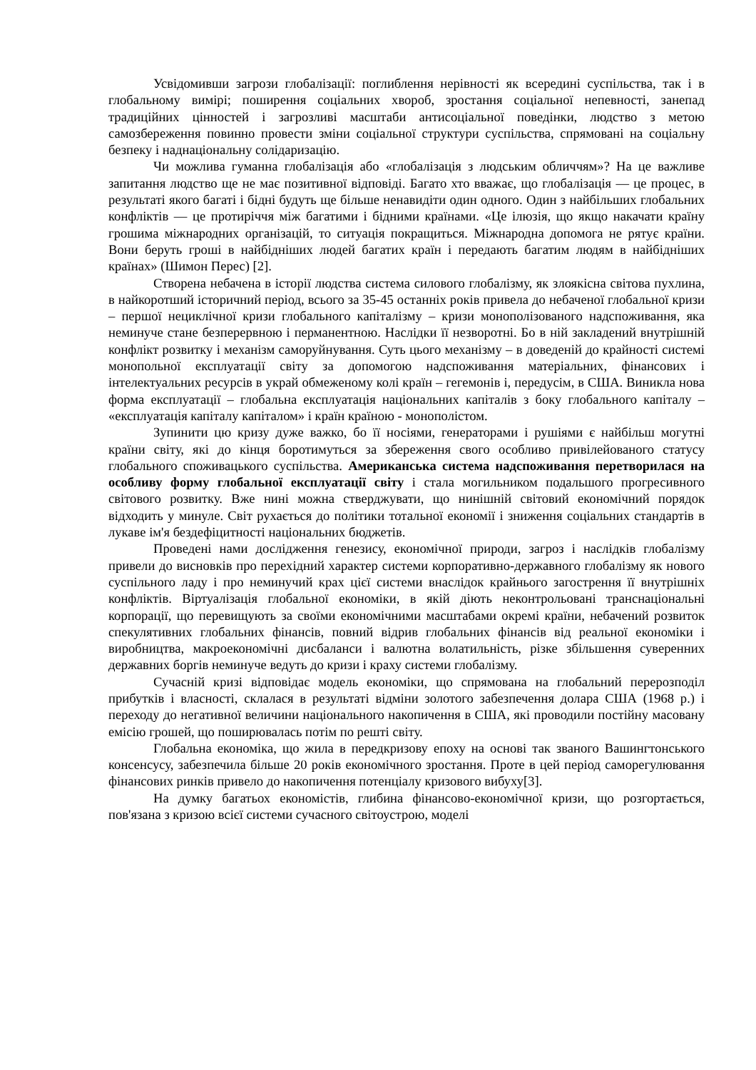Усвідомивши загрози глобалізації: поглиблення нерівності як всередині суспільства, так і в глобальному вимірі; поширення соціальних хвороб, зростання соціальної непевності, занепад традиційних цінностей і загрозливі масштаби антисоціальної поведінки, людство з метою самозбереження повинно провести зміни соціальної структури суспільства, спрямовані на соціальну безпеку і наднаціональну солідаризацію.
Чи можлива гуманна глобалізація або «глобалізація з людським обличчям»? На це важливе запитання людство ще не має позитивної відповіді. Багато хто вважає, що глобалізація — це процес, в результаті якого багаті і бідні будуть ще більше ненавидіти один одного. Один з найбільших глобальних конфліктів — це протиріччя між багатими і бідними країнами. «Це ілюзія, що якщо накачати країну грошима міжнародних організацій, то ситуація покращиться. Міжнародна допомога не рятує країни. Вони беруть гроші в найбідніших людей багатих країн і передають багатим людям в найбідніших країнах» (Шимон Перес) [2].
Створена небачена в історії людства система силового глобалізму, як злоякісна світова пухлина, в найкоротший історичний період, всього за 35-45 останніх років привела до небаченої глобальної кризи – першої нециклічної кризи глобального капіталізму – кризи монополізованого надспоживання, яка неминуче стане безперервною і перманентною. Наслідки її незворотні. Бо в ній закладений внутрішній конфлікт розвитку і механізм саморуйнування. Суть цього механізму – в доведеній до крайності системі монопольної експлуатації світу за допомогою надспоживання матеріальних, фінансових і інтелектуальних ресурсів в украй обмеженому колі країн – гегемонів і, передусім, в США. Виникла нова форма експлуатації – глобальна експлуатація національних капіталів з боку глобального капіталу – «експлуатація капіталу капіталом» і країн країною - монополістом.
Зупинити цю кризу дуже важко, бо її носіями, генераторами і рушіями є найбільш могутні країни світу, які до кінця боротимуться за збереження свого особливо привілейованого статусу глобального споживацького суспільства. Американська система надспоживання перетворилася на особливу форму глобальної експлуатації світу і стала могильником подальшого прогресивного світового розвитку. Вже нині можна стверджувати, що нинішній світовий економічний порядок відходить у минуле. Світ рухається до політики тотальної економії і зниження соціальних стандартів в лукаве ім'я бездефіцитності національних бюджетів.
Проведені нами дослідження генезису, економічної природи, загроз і наслідків глобалізму привели до висновків про перехідний характер системи корпоративно-державного глобалізму як нового суспільного ладу і про неминучий крах цієї системи внаслідок крайнього загострення її внутрішніх конфліктів. Віртуалізація глобальної економіки, в якій діють неконтрольовані транснаціональні корпорації, що перевищують за своїми економічними масштабами окремі країни, небачений розвиток спекулятивних глобальних фінансів, повний відрив глобальних фінансів від реальної економіки і виробництва, макроекономічні дисбаланси і валютна волатильність, різке збільшення суверенних державних боргів неминуче ведуть до кризи і краху системи глобалізму.
Сучасній кризі відповідає модель економіки, що спрямована на глобальний перерозподіл прибутків і власності, склалася в результаті відміни золотого забезпечення долара США (1968 р.) і переходу до негативної величини національного накопичення в США, які проводили постійну масовану емісію грошей, що поширювалась потім по решті світу.
Глобальна економіка, що жила в передкризову епоху на основі так званого Вашингтонського консенсусу, забезпечила більше 20 років економічного зростання. Проте в цей період саморегулювання фінансових ринків привело до накопичення потенціалу кризового вибуху[3].
На думку багатьох економістів, глибина фінансово-економічної кризи, що розгортається, пов'язана з кризою всієї системи сучасного світоустрою, моделі